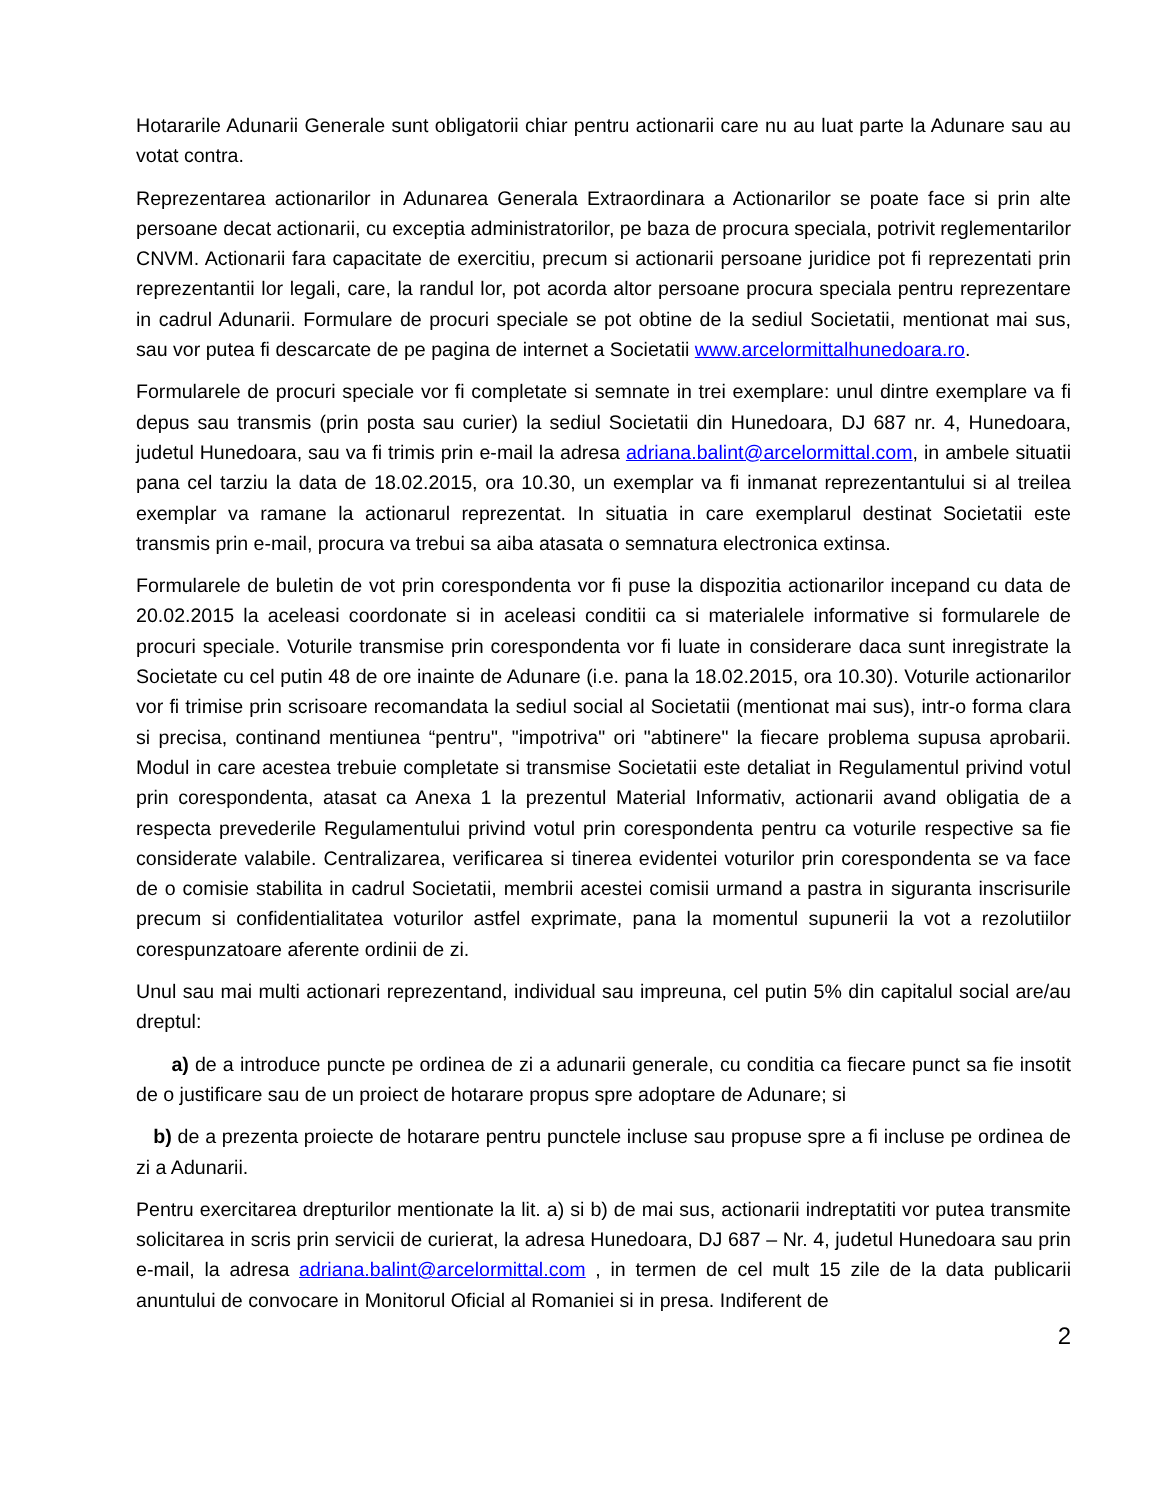Hotararile Adunarii Generale sunt obligatorii chiar pentru actionarii care nu au luat parte la Adunare sau au votat contra.
Reprezentarea actionarilor in Adunarea Generala Extraordinara a Actionarilor se poate face si prin alte persoane decat actionarii, cu exceptia administratorilor, pe baza de procura speciala, potrivit reglementarilor CNVM. Actionarii fara capacitate de exercitiu, precum si actionarii persoane juridice pot fi reprezentati prin reprezentantii lor legali, care, la randul lor, pot acorda altor persoane procura speciala pentru reprezentare in cadrul Adunarii. Formulare de procuri speciale se pot obtine de la sediul Societatii, mentionat mai sus, sau vor putea fi descarcate de pe pagina de internet a Societatii www.arcelormittalhunedoara.ro.
Formularele de procuri speciale vor fi completate si semnate in trei exemplare: unul dintre exemplare va fi depus sau transmis (prin posta sau curier) la sediul Societatii din Hunedoara, DJ 687 nr. 4, Hunedoara, judetul Hunedoara, sau va fi trimis prin e-mail la adresa adriana.balint@arcelormittal.com, in ambele situatii pana cel tarziu la data de 18.02.2015, ora 10.30, un exemplar va fi inmanat reprezentantului si al treilea exemplar va ramane la actionarul reprezentat. In situatia in care exemplarul destinat Societatii este transmis prin e-mail, procura va trebui sa aiba atasata o semnatura electronica extinsa.
Formularele de buletin de vot prin corespondenta vor fi puse la dispozitia actionarilor incepand cu data de 20.02.2015 la aceleasi coordonate si in aceleasi conditii ca si materialele informative si formularele de procuri speciale. Voturile transmise prin corespondenta vor fi luate in considerare daca sunt inregistrate la Societate cu cel putin 48 de ore inainte de Adunare (i.e. pana la 18.02.2015, ora 10.30). Voturile actionarilor vor fi trimise prin scrisoare recomandata la sediul social al Societatii (mentionat mai sus), intr-o forma clara si precisa, continand mentiunea “pentru", "impotriva" ori "abtinere" la fiecare problema supusa aprobarii. Modul in care acestea trebuie completate si transmise Societatii este detaliat in Regulamentul privind votul prin corespondenta, atasat ca Anexa 1 la prezentul Material Informativ, actionarii avand obligatia de a respecta prevederile Regulamentului privind votul prin corespondenta pentru ca voturile respective sa fie considerate valabile. Centralizarea, verificarea si tinerea evidentei voturilor prin corespondenta se va face de o comisie stabilita in cadrul Societatii, membrii acestei comisii urmand a pastra in siguranta inscrisurile precum si confidentialitatea voturilor astfel exprimate, pana la momentul supunerii la vot a rezolutiilor corespunzatoare aferente ordinii de zi.
Unul sau mai multi actionari reprezentand, individual sau impreuna, cel putin 5% din capitalul social are/au dreptul:
a) de a introduce puncte pe ordinea de zi a adunarii generale, cu conditia ca fiecare punct sa fie insotit de o justificare sau de un proiect de hotarare propus spre adoptare de Adunare; si
b) de a prezenta proiecte de hotarare pentru punctele incluse sau propuse spre a fi incluse pe ordinea de zi a Adunarii.
Pentru exercitarea drepturilor mentionate la lit. a) si b) de mai sus, actionarii indreptatiti vor putea transmite solicitarea in scris prin servicii de curierat, la adresa Hunedoara, DJ 687 – Nr. 4, judetul Hunedoara sau prin e-mail, la adresa adriana.balint@arcelormittal.com , in termen de cel mult 15 zile de la data publicarii anuntului de convocare in Monitorul Oficial al Romaniei si in presa. Indiferent de
2